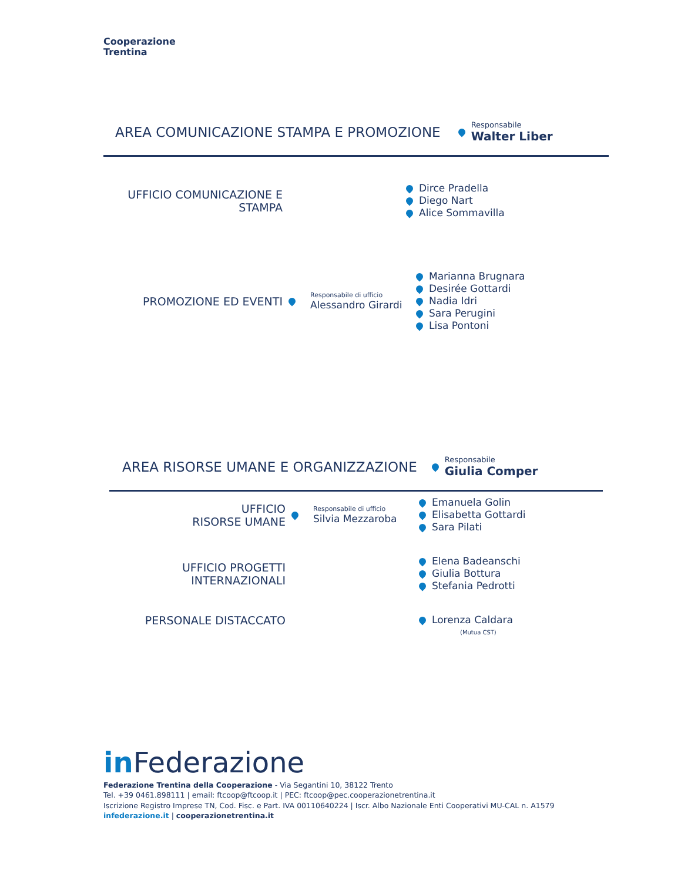Cooperazione
Trentina
AREA COMUNICAZIONE STAMPA E PROMOZIONE
Responsabile
Walter Liber
UFFICIO COMUNICAZIONE E STAMPA
Dirce Pradella
Diego Nart
Alice Sommavilla
PROMOZIONE ED EVENTI
Responsabile di ufficio
Alessandro Girardi
Marianna Brugnara
Desirée Gottardi
Nadia Idri
Sara Perugini
Lisa Pontoni
AREA RISORSE UMANE E ORGANIZZAZIONE
Responsabile
Giulia Comper
UFFICIO
RISORSE UMANE
Responsabile di ufficio
Silvia Mezzaroba
Emanuela Golin
Elisabetta Gottardi
Sara Pilati
UFFICIO PROGETTI
INTERNAZIONALI
Elena Badeanschi
Giulia Bottura
Stefania Pedrotti
PERSONALE DISTACCATO
Lorenza Caldara
(Mutua CST)
in Federazione
Federazione Trentina della Cooperazione - Via Segantini 10, 38122 Trento
Tel. +39 0461.898111 | email: ftcoop@ftcoop.it | PEC: ftcoop@pec.cooperazionetrentina.it
Iscrizione Registro Imprese TN, Cod. Fisc. e Part. IVA 00110640224 | Iscr. Albo Nazionale Enti Cooperativi MU-CAL n. A1579
infederazione.it | cooperazionetrentina.it